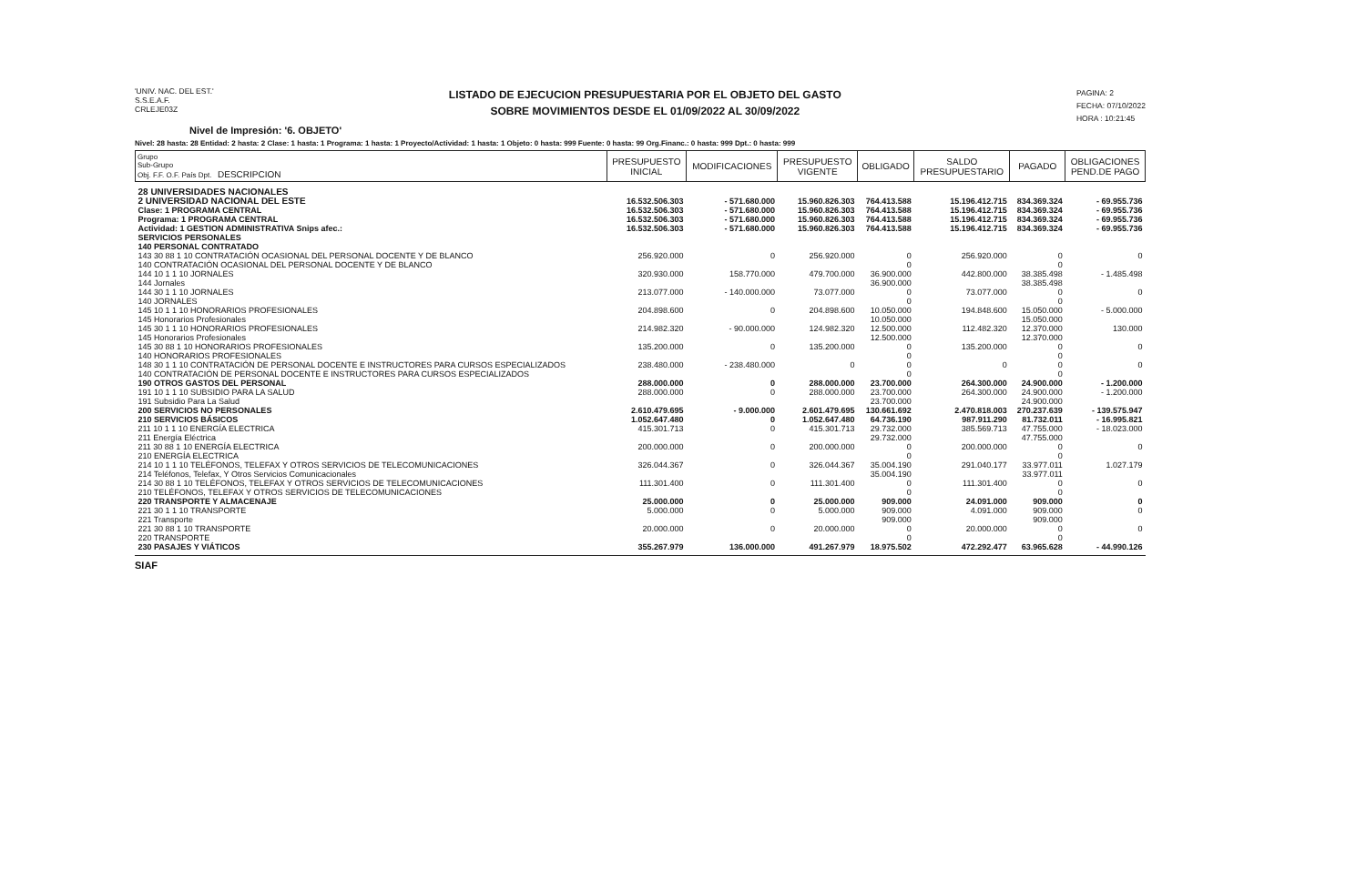'UNIV. NAC. DEL EST.'
S.S.E.A.F.
CRLEJE03Z
LISTADO DE EJECUCION PRESUPUESTARIA POR EL OBJETO DEL GASTO
SOBRE MOVIMIENTOS DESDE EL 01/09/2022 AL 30/09/2022
PAGINA: 2
FECHA: 07/10/2022
HORA : 10:21:45
Nivel de Impresión: '6. OBJETO'
Nivel: 28 hasta: 28 Entidad: 2 hasta: 2 Clase: 1 hasta: 1 Programa: 1 hasta: 1 Proyecto/Actividad: 1 hasta: 1 Objeto: 0 hasta: 999 Fuente: 0 hasta: 99 Org.Financ.: 0 hasta: 999 Dpt.: 0 hasta: 999
| Grupo Sub-Grupo Obj. F.F. O.F. País Dpt. DESCRIPCION | PRESUPUESTO INICIAL | MODIFICACIONES | PRESUPUESTO VIGENTE | OBLIGADO | SALDO PRESUPUESTARIO | PAGADO | OBLIGACIONES PEND.DE PAGO |
| --- | --- | --- | --- | --- | --- | --- | --- |
| 28 UNIVERSIDADES NACIONALES | | | | | | | |
| 2 UNIVERSIDAD NACIONAL DEL ESTE | 16.532.506.303 | - 571.680.000 | 15.960.826.303 | 764.413.588 | 15.196.412.715 | 834.369.324 | - 69.955.736 |
| Clase: 1 PROGRAMA CENTRAL | 16.532.506.303 | - 571.680.000 | 15.960.826.303 | 764.413.588 | 15.196.412.715 | 834.369.324 | - 69.955.736 |
| Programa: 1 PROGRAMA CENTRAL | 16.532.506.303 | - 571.680.000 | 15.960.826.303 | 764.413.588 | 15.196.412.715 | 834.369.324 | - 69.955.736 |
| Actividad: 1 GESTION ADMINISTRATIVA Snips afec.: | 16.532.506.303 | - 571.680.000 | 15.960.826.303 | 764.413.588 | 15.196.412.715 | 834.369.324 | - 69.955.736 |
| SERVICIOS PERSONALES | | | | | | | |
| 140 PERSONAL CONTRATADO | | | | | | | |
| 143 30 88 1 10 CONTRATACIÓN OCASIONAL DEL PERSONAL DOCENTE Y DE BLANCO | 256.920.000 | 0 | 256.920.000 | 0 | 256.920.000 | 0 | 0 |
| 140 CONTRATACIÓN OCASIONAL DEL PERSONAL DOCENTE Y DE BLANCO | | | | 0 | | 0 | |
| 144 10 1 1 10 JORNALES | 320.930.000 | 158.770.000 | 479.700.000 | 36.900.000 | 442.800.000 | 38.385.498 | - 1.485.498 |
| 144 Jornales | | | | 36.900.000 | | 38.385.498 | |
| 144 30 1 1 10 JORNALES | 213.077.000 | - 140.000.000 | 73.077.000 | 0 | 73.077.000 | 0 | 0 |
| 140 JORNALES | | | | 0 | | 0 | |
| 145 10 1 1 10 HONORARIOS PROFESIONALES | 204.898.600 | 0 | 204.898.600 | 10.050.000 | 194.848.600 | 15.050.000 | - 5.000.000 |
| 145 Honorarios Profesionales | | | | 10.050.000 | | 15.050.000 | |
| 145 30 1 1 10 HONORARIOS PROFESIONALES | 214.982.320 | - 90.000.000 | 124.982.320 | 12.500.000 | 112.482.320 | 12.370.000 | 130.000 |
| 145 Honorarios Profesionales | | | | 12.500.000 | | 12.370.000 | |
| 145 30 88 1 10 HONORARIOS PROFESIONALES | 135.200.000 | 0 | 135.200.000 | 0 | 135.200.000 | 0 | 0 |
| 140 HONORARIOS PROFESIONALES | | | | 0 | | 0 | |
| 148 30 1 1 10 CONTRATACIÓN DE PERSONAL DOCENTE E INSTRUCTORES PARA CURSOS ESPECIALIZADOS | 238.480.000 | - 238.480.000 | 0 | 0 | 0 | 0 | 0 |
| 140 CONTRATACIÓN DE PERSONAL DOCENTE E INSTRUCTORES PARA CURSOS ESPECIALIZADOS | | | | 0 | | 0 | |
| 190 OTROS GASTOS DEL PERSONAL | 288.000.000 | 0 | 288.000.000 | 23.700.000 | 264.300.000 | 24.900.000 | - 1.200.000 |
| 191 10 1 1 10 SUBSIDIO PARA LA SALUD | 288.000.000 | 0 | 288.000.000 | 23.700.000 | 264.300.000 | 24.900.000 | - 1.200.000 |
| 191 Subsidio Para La Salud | | | | 23.700.000 | | 24.900.000 | |
| 200 SERVICIOS NO PERSONALES | 2.610.479.695 | - 9.000.000 | 2.601.479.695 | 130.661.692 | 2.470.818.003 | 270.237.639 | - 139.575.947 |
| 210 SERVICIOS BÁSICOS | 1.052.647.480 | 0 | 1.052.647.480 | 64.736.190 | 987.911.290 | 81.732.011 | - 16.995.821 |
| 211 10 1 1 10 ENERGÍA ELECTRICA | 415.301.713 | 0 | 415.301.713 | 29.732.000 | 385.569.713 | 47.755.000 | - 18.023.000 |
| 211 Energía Eléctrica | | | | 29.732.000 | | 47.755.000 | |
| 211 30 88 1 10 ENERGÍA ELECTRICA | 200.000.000 | 0 | 200.000.000 | 0 | 200.000.000 | 0 | 0 |
| 210 ENERGÍA ELECTRICA | | | | 0 | | 0 | |
| 214 10 1 1 10 TELÉFONOS, TELEFAX Y OTROS SERVICIOS DE TELECOMUNICACIONES | 326.044.367 | 0 | 326.044.367 | 35.004.190 | 291.040.177 | 33.977.011 | 1.027.179 |
| 214 Teléfonos, Telefax, Y Otros Servicios Comunicacionales | | | | 35.004.190 | | 33.977.011 | |
| 214 30 88 1 10 TELÉFONOS, TELEFAX Y OTROS SERVICIOS DE TELECOMUNICACIONES | 111.301.400 | 0 | 111.301.400 | 0 | 111.301.400 | 0 | 0 |
| 210 TELÉFONOS, TELEFAX Y OTROS SERVICIOS DE TELECOMUNICACIONES | | | | 0 | | 0 | |
| 220 TRANSPORTE Y ALMACENAJE | 25.000.000 | 0 | 25.000.000 | 909.000 | 24.091.000 | 909.000 | 0 |
| 221 30 1 1 10 TRANSPORTE | 5.000.000 | 0 | 5.000.000 | 909.000 | 4.091.000 | 909.000 | 0 |
| 221 Transporte | | | | 909.000 | | 909.000 | |
| 221 30 88 1 10 TRANSPORTE | 20.000.000 | 0 | 20.000.000 | 0 | 20.000.000 | 0 | 0 |
| 220 TRANSPORTE | | | | 0 | | 0 | |
| 230 PASAJES Y VIÁTICOS | 355.267.979 | 136.000.000 | 491.267.979 | 18.975.502 | 472.292.477 | 63.965.628 | - 44.990.126 |
SIAF